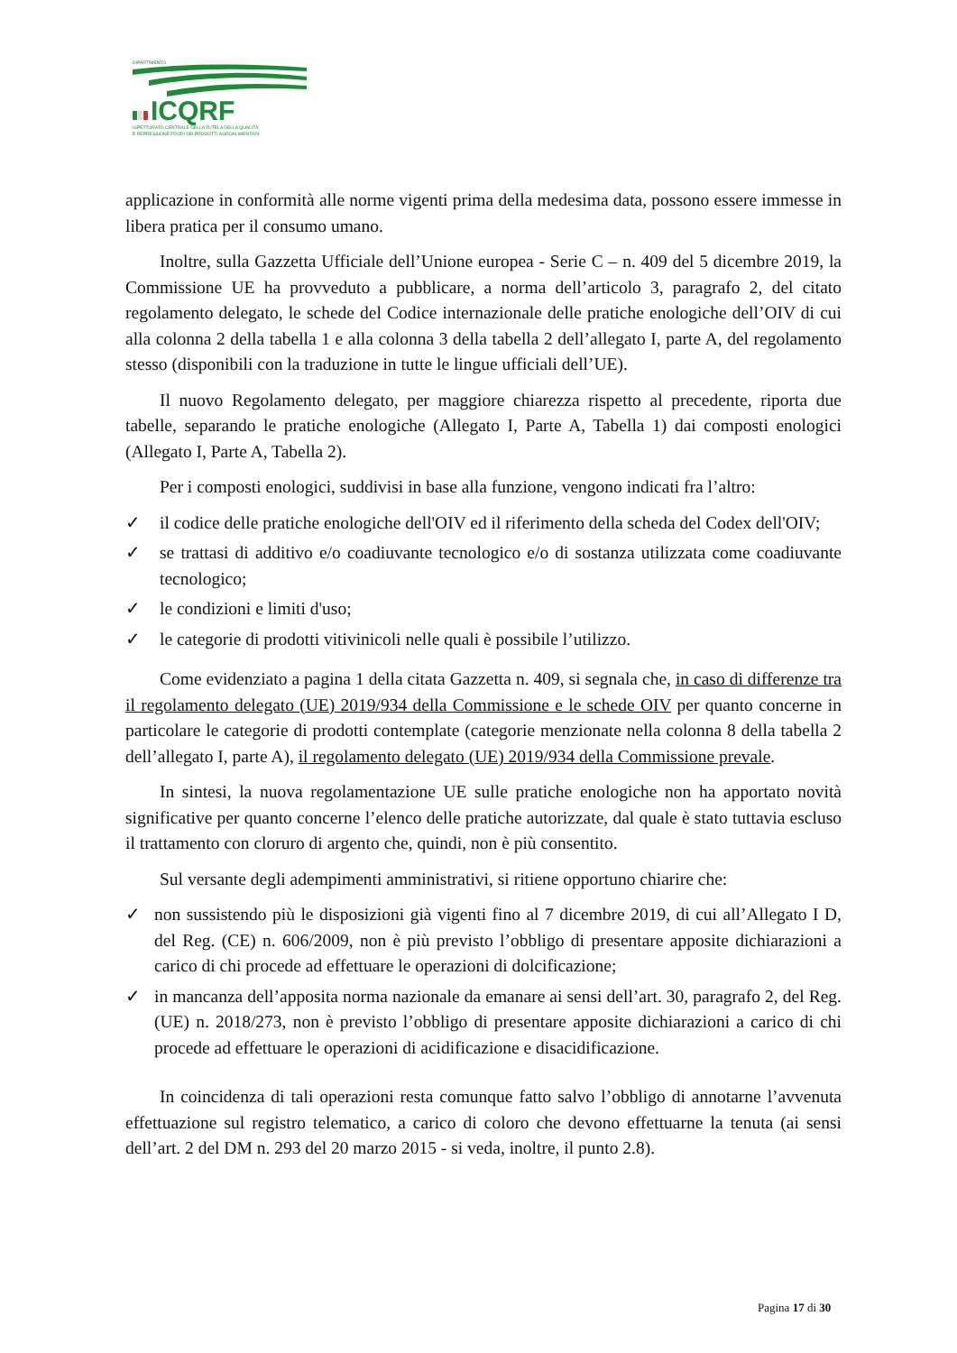DIPARTIMENTO
ICQRF
ISPETTORATO CENTRALE DELLA TUTELA DELLA QUALITA'
E REPRESSIONE FRODI DEI PRODOTTI AGROALIMENTARI
applicazione in conformità alle norme vigenti prima della medesima data, possono essere immesse in libera pratica per il consumo umano.
Inoltre, sulla Gazzetta Ufficiale dell’Unione europea - Serie C – n. 409 del 5 dicembre 2019, la Commissione UE ha provveduto a pubblicare, a norma dell’articolo 3, paragrafo 2, del citato regolamento delegato, le schede del Codice internazionale delle pratiche enologiche dell’OIV di cui alla colonna 2 della tabella 1 e alla colonna 3 della tabella 2 dell’allegato I, parte A, del regolamento stesso (disponibili con la traduzione in tutte le lingue ufficiali dell’UE).
Il nuovo Regolamento delegato, per maggiore chiarezza rispetto al precedente, riporta due tabelle, separando le pratiche enologiche (Allegato I, Parte A, Tabella 1) dai composti enologici (Allegato I, Parte A, Tabella 2).
Per i composti enologici, suddivisi in base alla funzione, vengono indicati fra l’altro:
✓ il codice delle pratiche enologiche dell'OIV ed il riferimento della scheda del Codex dell'OIV;
✓ se trattasi di additivo e/o coadiuvante tecnologico e/o di sostanza utilizzata come coadiuvante tecnologico;
✓ le condizioni e limiti d'uso;
✓ le categorie di prodotti vitivinicoli nelle quali è possibile l’utilizzo.
Come evidenziato a pagina 1 della citata Gazzetta n. 409, si segnala che, in caso di differenze tra il regolamento delegato (UE) 2019/934 della Commissione e le schede OIV per quanto concerne in particolare le categorie di prodotti contemplate (categorie menzionate nella colonna 8 della tabella 2 dell’allegato I, parte A), il regolamento delegato (UE) 2019/934 della Commissione prevale.
In sintesi, la nuova regolamentazione UE sulle pratiche enologiche non ha apportato novità significative per quanto concerne l’elenco delle pratiche autorizzate, dal quale è stato tuttavia escluso il trattamento con cloruro di argento che, quindi, non è più consentito.
Sul versante degli adempimenti amministrativi, si ritiene opportuno chiarire che:
✓ non sussistendo più le disposizioni già vigenti fino al 7 dicembre 2019, di cui all’Allegato I D, del Reg. (CE) n. 606/2009, non è più previsto l’obbligo di presentare apposite dichiarazioni a carico di chi procede ad effettuare le operazioni di dolcificazione;
✓ in mancanza dell’apposita norma nazionale da emanare ai sensi dell’art. 30, paragrafo 2, del Reg. (UE) n. 2018/273, non è previsto l’obbligo di presentare apposite dichiarazioni a carico di chi procede ad effettuare le operazioni di acidificazione e disacidificazione.
In coincidenza di tali operazioni resta comunque fatto salvo l’obbligo di annotarne l’avvenuta effettuazione sul registro telematico, a carico di coloro che devono effettuarne la tenuta (ai sensi dell’art. 2 del DM n. 293 del 20 marzo 2015 - si veda, inoltre, il punto 2.8).
Pagina 17 di 30